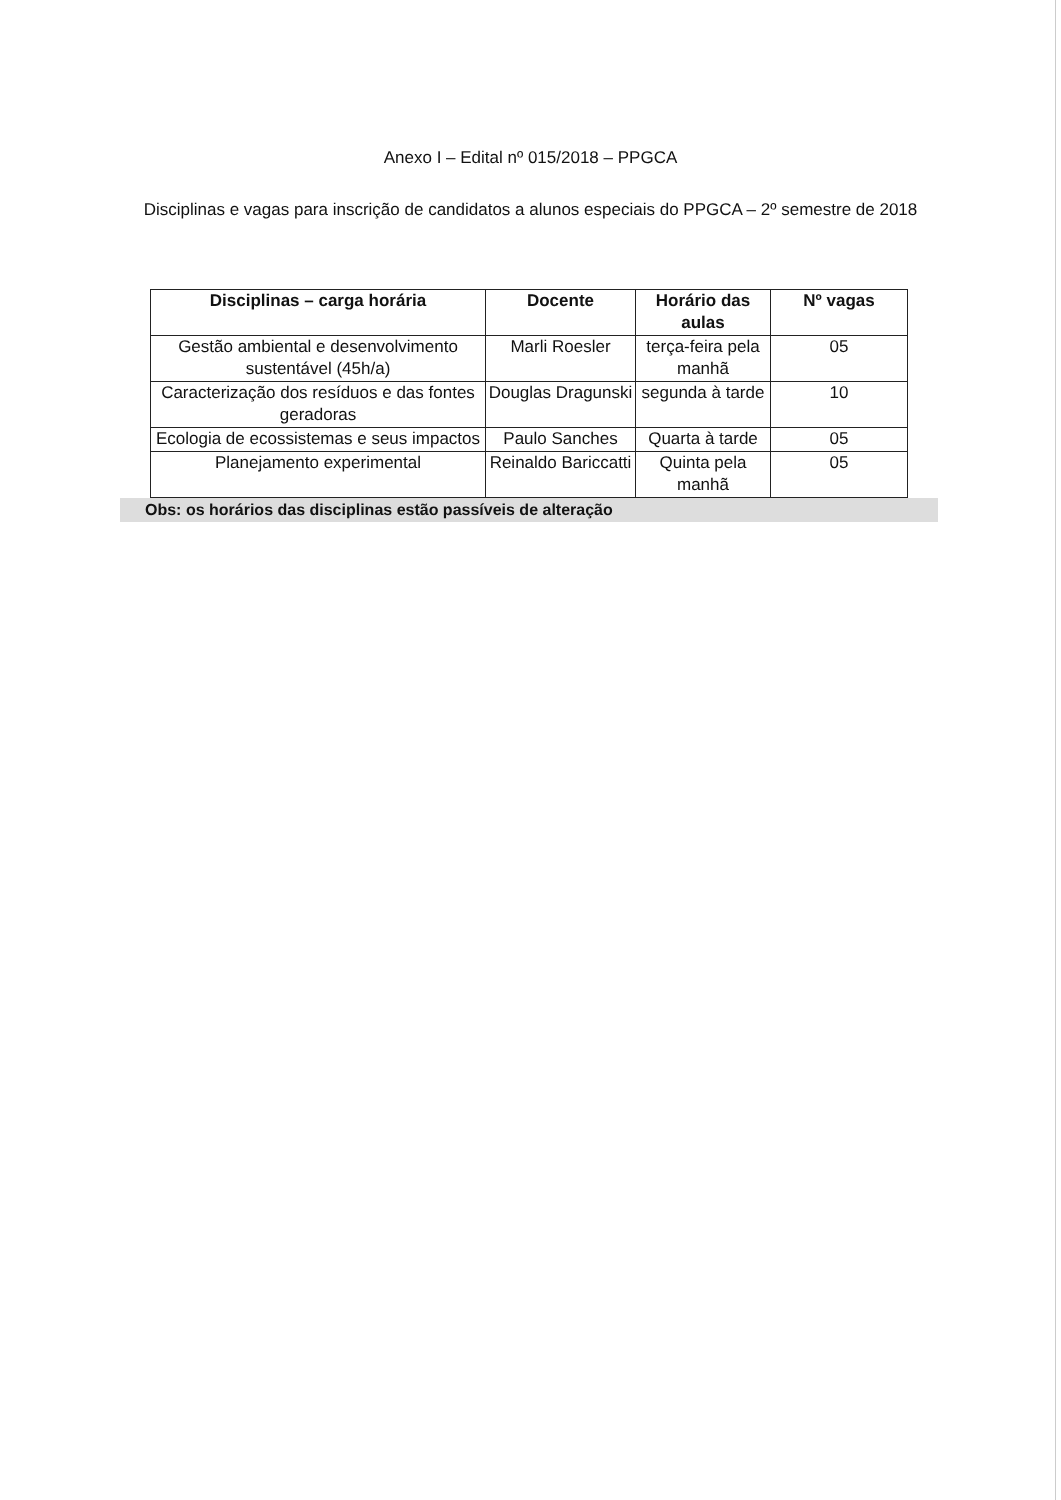Anexo I – Edital nº 015/2018 – PPGCA
Disciplinas e vagas para inscrição de candidatos a alunos especiais do PPGCA – 2º semestre de 2018
| Disciplinas – carga horária | Docente | Horário das aulas | Nº vagas |
| --- | --- | --- | --- |
| Gestão ambiental e desenvolvimento sustentável (45h/a) | Marli Roesler | terça-feira pela manhã | 05 |
| Caracterização dos resíduos e das fontes geradoras | Douglas Dragunski | segunda à tarde | 10 |
| Ecologia de ecossistemas e seus impactos | Paulo Sanches | Quarta à tarde | 05 |
| Planejamento experimental | Reinaldo Bariccatti | Quinta pela manhã | 05 |
Obs: os horários das disciplinas estão passíveis de alteração